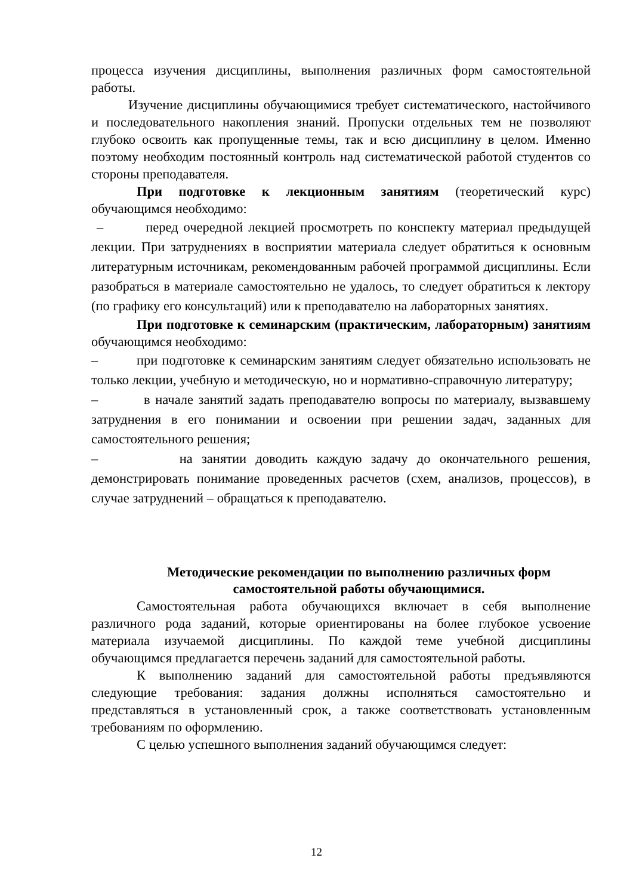процесса изучения дисциплины, выполнения различных форм самостоятельной работы.
Изучение дисциплины обучающимися требует систематического, настойчивого и последовательного накопления знаний. Пропуски отдельных тем не позволяют глубоко освоить как пропущенные темы, так и всю дисциплину в целом. Именно поэтому необходим постоянный контроль над систематической работой студентов со стороны преподавателя.
При подготовке к лекционным занятиям (теоретический курс) обучающимся необходимо:
– перед очередной лекцией просмотреть по конспекту материал предыдущей лекции. При затруднениях в восприятии материала следует обратиться к основным литературным источникам, рекомендованным рабочей программой дисциплины. Если разобраться в материале самостоятельно не удалось, то следует обратиться к лектору (по графику его консультаций) или к преподавателю на лабораторных занятиях.
При подготовке к семинарским (практическим, лабораторным) занятиям обучающимся необходимо:
– при подготовке к семинарским занятиям следует обязательно использовать не только лекции, учебную и методическую, но и нормативно-справочную литературу;
– в начале занятий задать преподавателю вопросы по материалу, вызвавшему затруднения в его понимании и освоении при решении задач, заданных для самостоятельного решения;
– на занятии доводить каждую задачу до окончательного решения, демонстрировать понимание проведенных расчетов (схем, анализов, процессов), в случае затруднений – обращаться к преподавателю.
Методические рекомендации по выполнению различных форм самостоятельной работы обучающимися.
Самостоятельная работа обучающихся включает в себя выполнение различного рода заданий, которые ориентированы на более глубокое усвоение материала изучаемой дисциплины. По каждой теме учебной дисциплины обучающимся предлагается перечень заданий для самостоятельной работы.
К выполнению заданий для самостоятельной работы предъявляются следующие требования: задания должны исполняться самостоятельно и представляться в установленный срок, а также соответствовать установленным требованиям по оформлению.
С целью успешного выполнения заданий обучающимся следует:
12